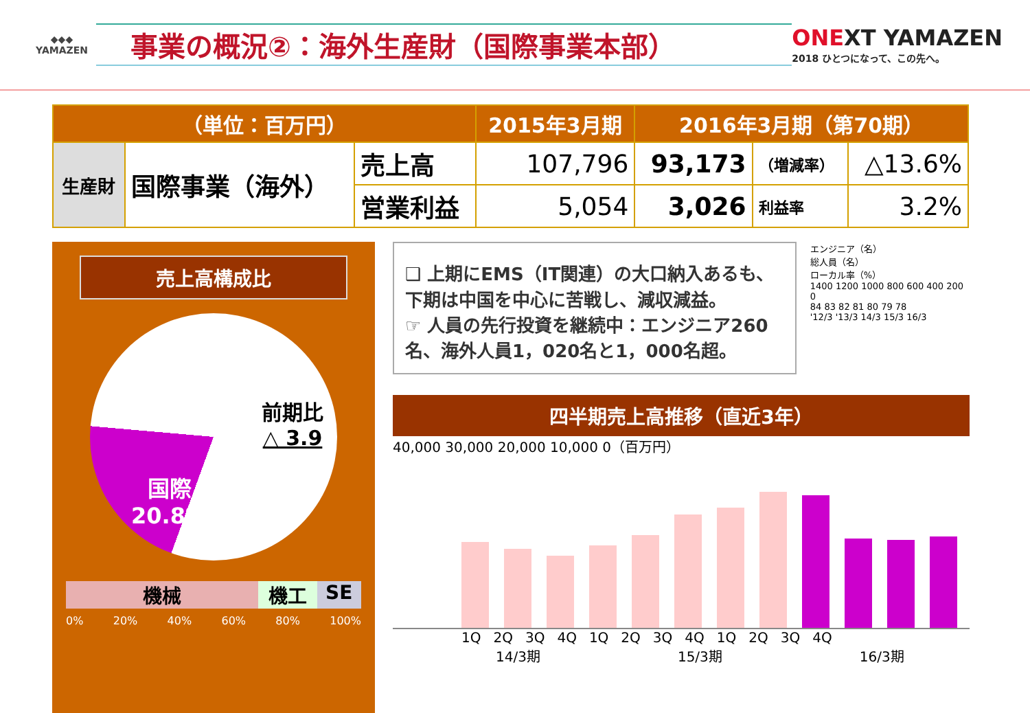◆◆◆
YAMAZEN
事業の概況②：海外生産財（国際事業本部）
ONEXT YAMAZEN
2018 ひとつになって、この先へ。
| （単位：百万円） | | | 2015年3月期 | 2016年3月期（第70期） | | |
| --- | --- | --- | --- | --- | --- | --- |
| 生産財 | 国際事業（海外） | 売上高 | 107,796 | 93,173 | （増減率） | △13.6% |
| | | 営業利益 | 5,054 | 3,026 | 利益率 | 3.2% |
売上高構成比
前期比
△ 3.9
国際
20.8%
機械 機工 SE
0% 20% 40% 60% 80% 100%
❑ 上期にEMS（IT関連）の大口納入あるも、下期は中国を中心に苦戦し、減収減益。
☞ 人員の先行投資を継続中：エンジニア260名、海外人員1，020名と1，000名超。
エンジニア（名）
総人員（名）
ローカル率（%）
1400 1200 1000 800 600 400 200 0
84 83 82 81 80 79 78
'12/3 '13/3 14/3 15/3 16/3
四半期売上高推移（直近3年）
40,000 30,000 20,000 10,000 0（百万円）
1Q 2Q 3Q 4Q 1Q 2Q 3Q 4Q 1Q 2Q 3Q 4Q
14/3期 15/3期 16/3期